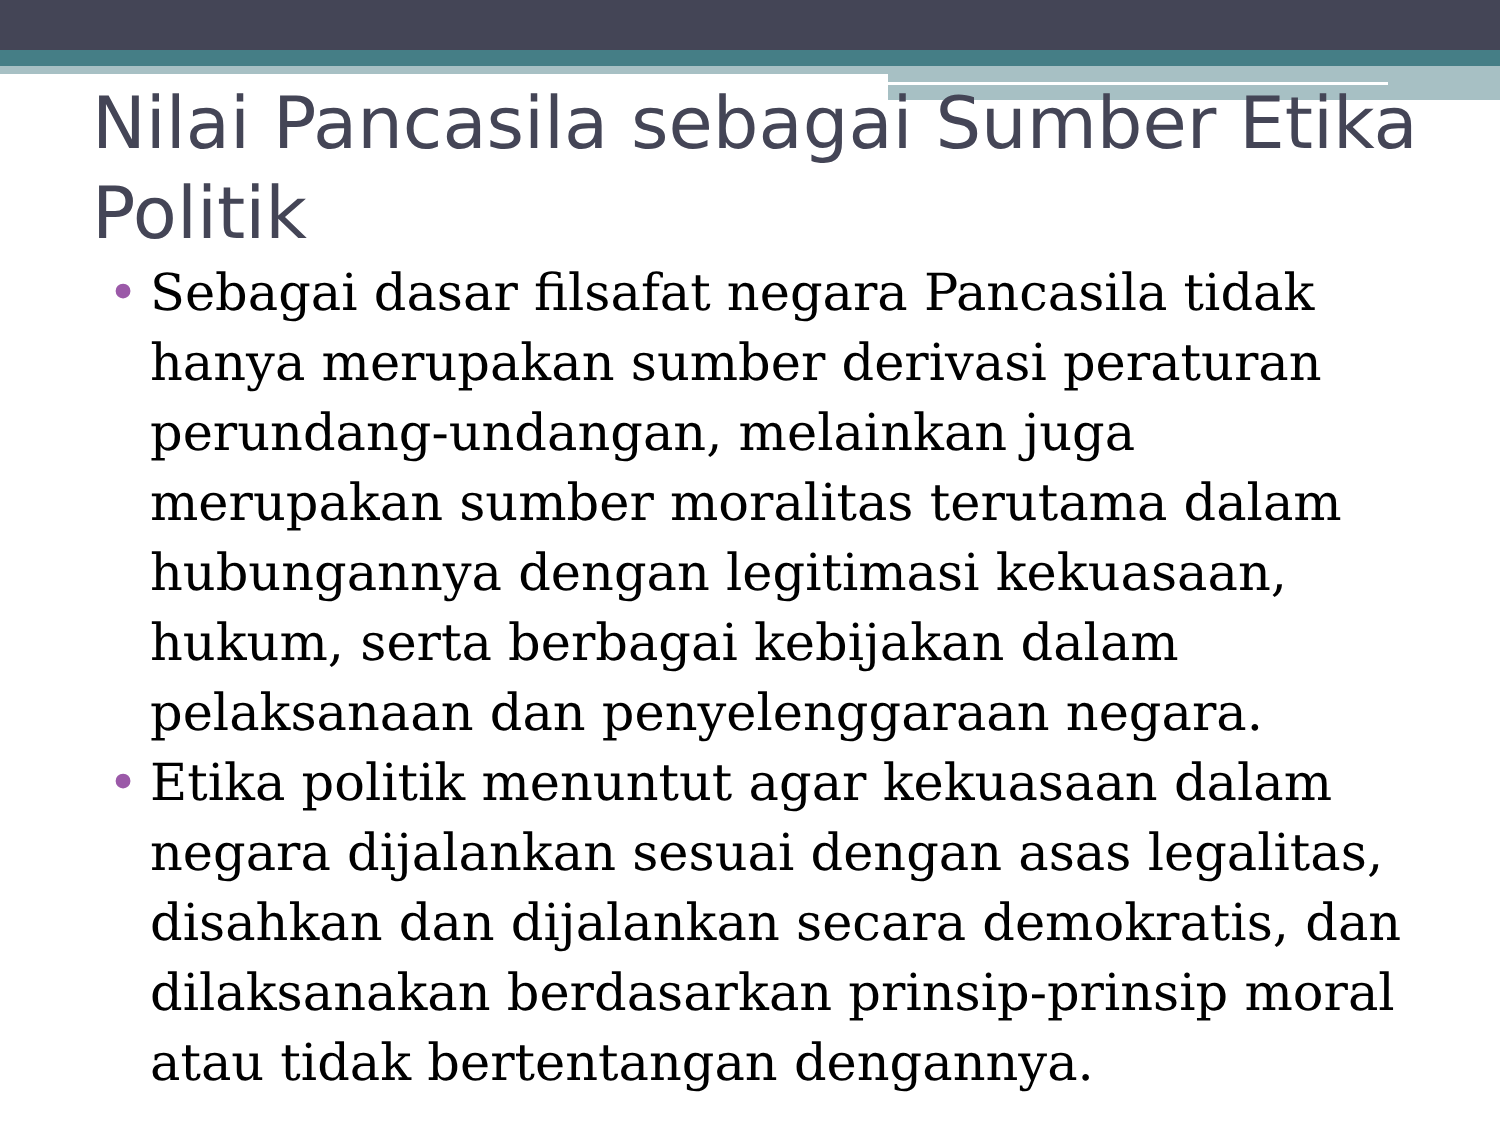Nilai Pancasila sebagai Sumber Etika Politik
• Sebagai dasar filsafat negara Pancasila tidak hanya merupakan sumber derivasi peraturan perundang-undangan, melainkan juga merupakan sumber moralitas terutama dalam hubungannya dengan legitimasi kekuasaan, hukum, serta berbagai kebijakan dalam pelaksanaan dan penyelenggaraan negara.
• Etika politik menuntut agar kekuasaan dalam negara dijalankan sesuai dengan asas legalitas, disahkan dan dijalankan secara demokratis, dan dilaksanakan berdasarkan prinsip-prinsip moral atau tidak bertentangan dengannya.